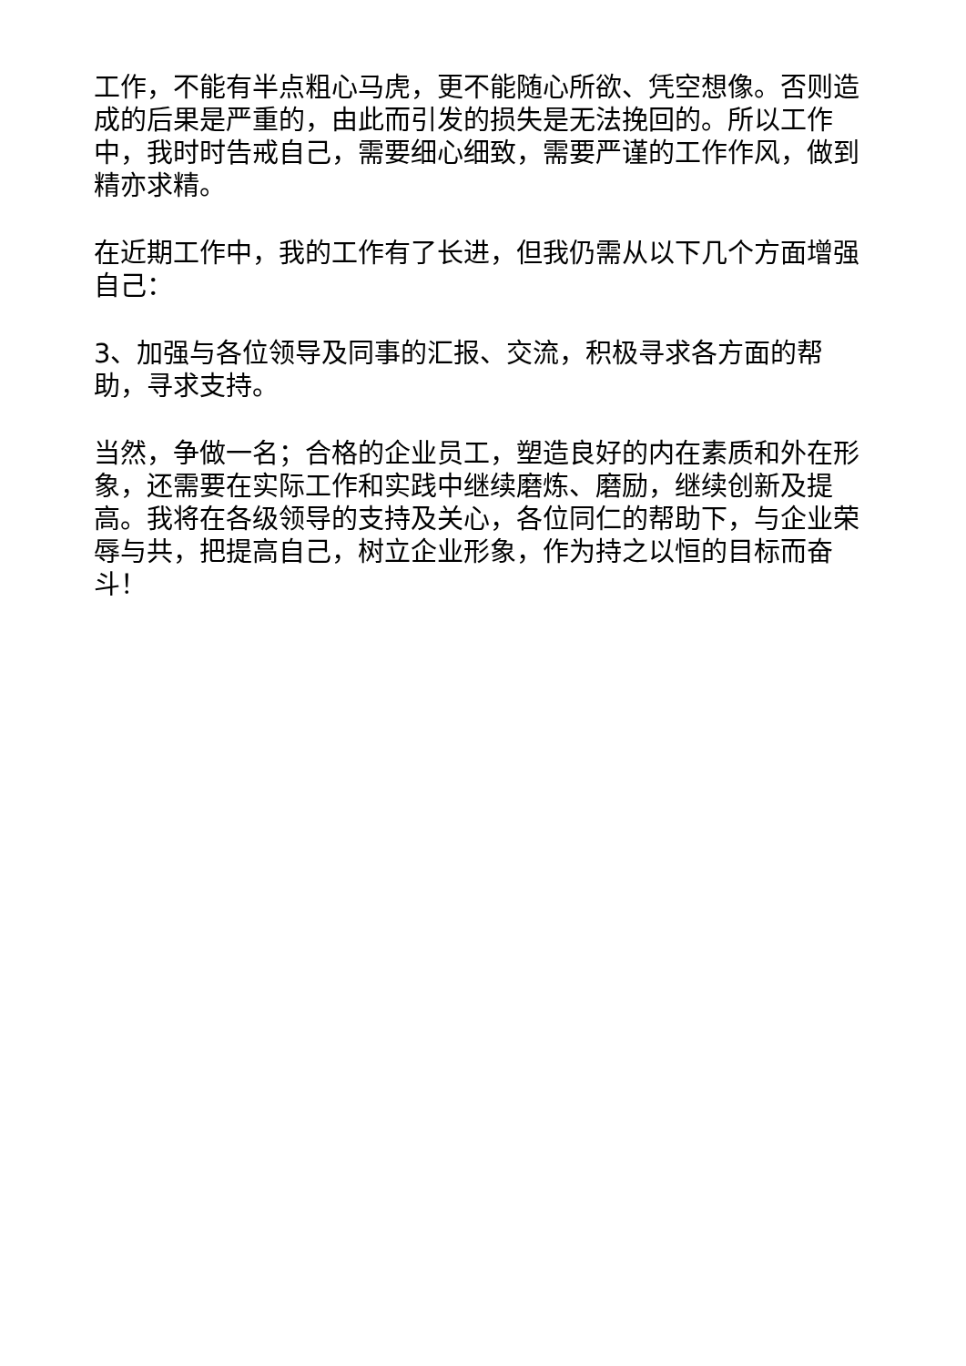工作，不能有半点粗心马虎，更不能随心所欲、凭空想像。否则造成的后果是严重的，由此而引发的损失是无法挽回的。所以工作中，我时时告戒自己，需要细心细致，需要严谨的工作作风，做到精亦求精。
在近期工作中，我的工作有了长进，但我仍需从以下几个方面增强自己：
3、加强与各位领导及同事的汇报、交流，积极寻求各方面的帮助，寻求支持。
当然，争做一名；合格的企业员工，塑造良好的内在素质和外在形象，还需要在实际工作和实践中继续磨炼、磨励，继续创新及提高。我将在各级领导的支持及关心，各位同仁的帮助下，与企业荣辱与共，把提高自己，树立企业形象，作为持之以恒的目标而奋斗！